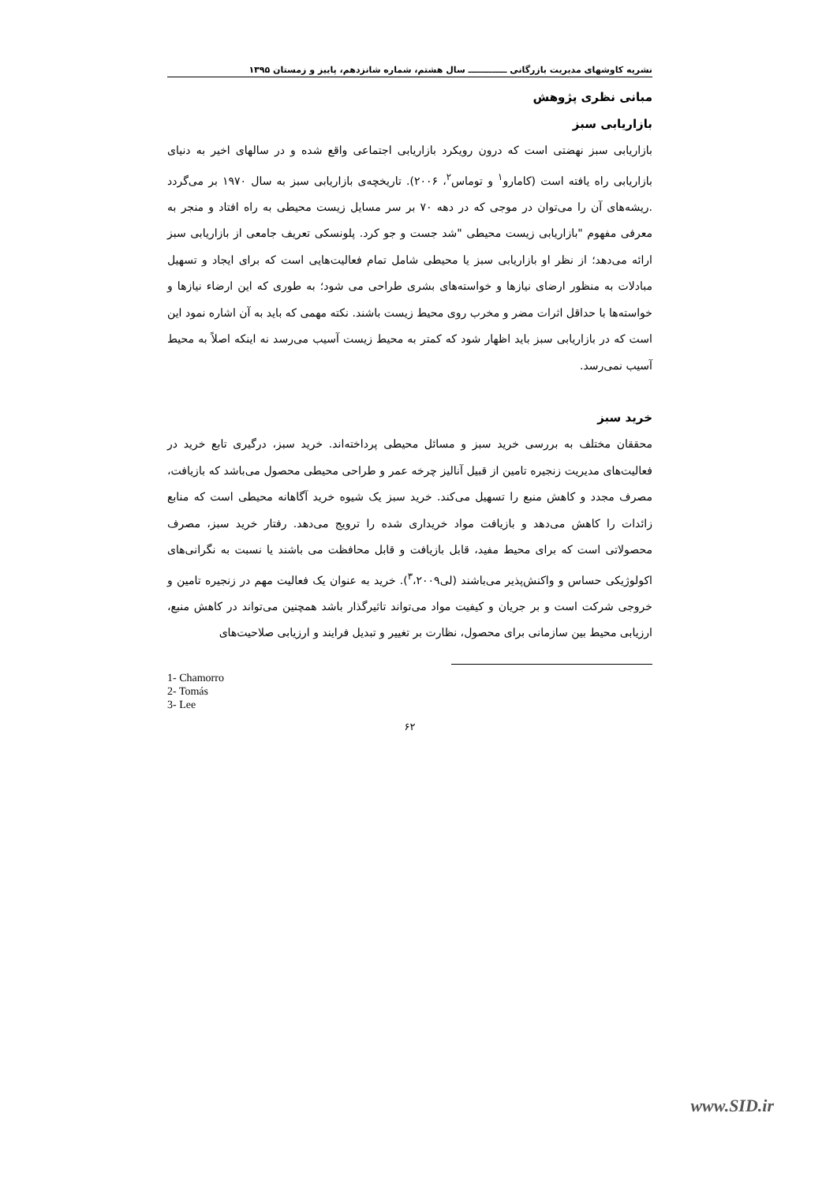نشریه کاوشهای مدیریت بازرگانی ـــــــــــــ سال هشتم، شماره شانزدهم، پاییز و زمستان ۱۳۹۵
مبانی نظری پژوهش
بازاریابی سبز
بازاریابی سبز نهضتی است که درون رویکرد بازاریابی اجتماعی واقع شده و در سالهای اخیر به دنیای بازاریابی راه یافته است (کامارو<sup>۱</sup> و توماس<sup>۲</sup>، ۲۰۰۶). تاریخچه‌ی بازاریابی سبز به سال ۱۹۷۰ بر می‌گردد .ریشه‌های آن را می‌توان در موجی که در دهه ۷۰ بر سر مسایل زیست محیطی به راه افتاد و منجر به معرفی مفهوم "بازاریابی زیست محیطی "شد جست و جو کرد. پلونسکی تعریف جامعی از بازاریابی سبز ارائه می‌دهد؛ از نظر او بازاریابی سبز یا محیطی شامل تمام فعالیت‌هایی است که برای ایجاد و تسهیل مبادلات به منظور ارضای نیازها و خواسته‌های بشری طراحی می شود؛ به طوری که این ارضاء نیازها و خواسته‌ها با حداقل اثرات مضر و مخرب روی محیط زیست باشند. نکته مهمی که باید به آن اشاره نمود این است که در بازاریابی سبز باید اظهار شود که کمتر به محیط زیست آسیب می‌رسد نه اینکه اصلاً به محیط آسیب نمی‌رسد.
خرید سبز
محققان مختلف به بررسی خرید سبز و مسائل محیطی پرداخته‌اند. خرید سبز، درگیری تابع خرید در فعالیت‌های مدیریت زنجیره تامین از قبیل آنالیز چرخه عمر و طراحی محیطی محصول می‌باشد که بازیافت، مصرف مجدد و کاهش منبع را تسهیل می‌کند. خرید سبز یک شیوه خرید آگاهانه محیطی است که منابع زائدات را کاهش می‌دهد و بازیافت مواد خریداری شده را ترویج می‌دهد. رفتار خرید سبز، مصرف محصولاتی است که برای محیط مفید، قابل بازیافت و قابل محافظت می باشند یا نسبت به نگرانی‌های اکولوژیکی حساس و واکنش‌پذیر می‌باشند (لی<sup>۳</sup>،۲۰۰۹). خرید به عنوان یک فعالیت مهم در زنجیره تامین و خروجی شرکت است و بر جریان و کیفیت مواد می‌تواند تاثیرگذار باشد همچنین می‌تواند در کاهش منبع، ارزیابی محیط بین سازمانی برای محصول، نظارت بر تغییر و تبدیل فرایند و ارزیابی صلاحیت‌های
1- Chamorro
2- Tomás
3- Lee
۶۲
www.SID.ir